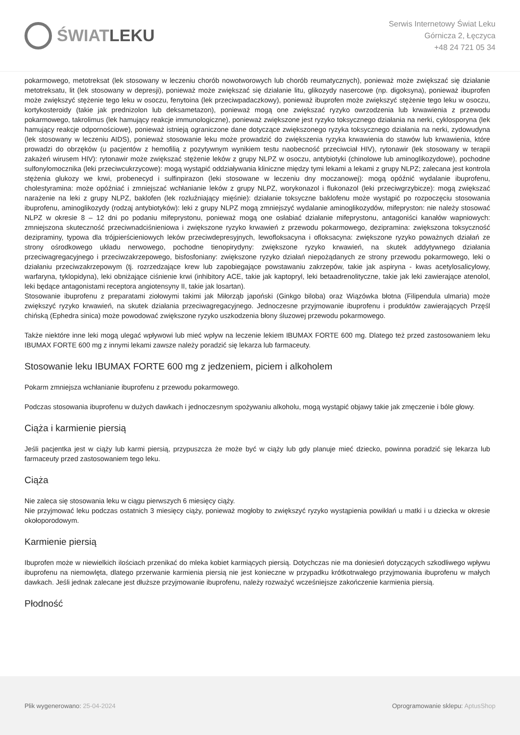ŚWIAT LEKU
Serwis Internetowy Świat Leku
Górnicza 2, Łęczyca
+48 24 721 05 34
pokarmowego, metotreksat (lek stosowany w leczeniu chorób nowotworowych lub chorób reumatycznych), ponieważ może zwiększać się działanie metotreksatu, lit (lek stosowany w depresji), ponieważ może zwiększać się działanie litu, glikozydy nasercowe (np. digoksyna), ponieważ ibuprofen może zwiększyć stężenie tego leku w osoczu, fenytoina (lek przeciwpadaczkowy), ponieważ ibuprofen może zwiększyć stężenie tego leku w osoczu, kortykosteroidy (takie jak prednizolon lub deksametazon), ponieważ mogą one zwiększać ryzyko owrzodzenia lub krwawienia z przewodu pokarmowego, takrolimus (lek hamujący reakcje immunologiczne), ponieważ zwiększone jest ryzyko toksycznego działania na nerki, cyklosporyna (lek hamujący reakcje odpornościowe), ponieważ istnieją ograniczone dane dotyczące zwiększonego ryzyka toksycznego działania na nerki, zydowudyna (lek stosowany w leczeniu AIDS), ponieważ stosowanie leku może prowadzić do zwiększenia ryzyka krwawienia do stawów lub krwawienia, które prowadzi do obrzęków (u pacjentów z hemofilią z pozytywnym wynikiem testu naobecność przeciwciał HIV), rytonawir (lek stosowany w terapii zakażeń wirusem HIV): rytonawir może zwiększać stężenie leków z grupy NLPZ w osoczu, antybiotyki (chinolowe lub aminoglikozydowe), pochodne sulfonylomocznika (leki przeciwcukrzycowe): mogą wystąpić oddziaływania kliniczne między tymi lekami a lekami z grupy NLPZ; zalecana jest kontrola stężenia glukozy we krwi, probenecyd i sulfinpirazon (leki stosowane w leczeniu dny moczanowej): mogą opóźnić wydalanie ibuprofenu, cholestyramina: może opóźniać i zmniejszać wchłanianie leków z grupy NLPZ, worykonazol i flukonazol (leki przeciwgrzybicze): mogą zwiększać narażenie na leki z grupy NLPZ, baklofen (lek rozluźniający mięśnie): działanie toksyczne baklofenu może wystąpić po rozpoczęciu stosowania ibuprofenu, aminoglikozydy (rodzaj antybiotyków): leki z grupy NLPZ mogą zmniejszyć wydalanie aminoglikozydów, mifepryston: nie należy stosować NLPZ w okresie 8 – 12 dni po podaniu mifeprystonu, ponieważ mogą one osłabiać działanie mifeprystonu, antagoniści kanałów wapniowych: zmniejszona skuteczność przeciwnadciśnieniowa i zwiększone ryzyko krwawień z przewodu pokarmowego, dezipramina: zwiększona toksyczność dezipraminy, typowa dla trójpierścieniowych leków przeciwdepresyjnych, lewofloksacyna i ofloksacyna: zwiększone ryzyko poważnych działań ze strony ośrodkowego układu nerwowego, pochodne tienopirydyny: zwiększone ryzyko krwawień, na skutek addytywnego działania przeciwagregacyjnego i przeciwzakrzepowego, bisfosfoniany: zwiększone ryzyko działań niepożądanych ze strony przewodu pokarmowego, leki o działaniu przeciwzakrzepowym (tj. rozrzedzające krew lub zapobiegające powstawaniu zakrzepów, takie jak aspiryna - kwas acetylosalicylowy, warfaryna, tyklopidyna), leki obniżające ciśnienie krwi (inhibitory ACE, takie jak kaptopryl, leki betaadrenolityczne, takie jak leki zawierające atenolol, leki będące antagonistami receptora angiotensyny II, takie jak losartan).
Stosowanie ibuprofenu z preparatami ziołowymi takimi jak Miłorząb japoński (Ginkgo biloba) oraz Wiązówka błotna (Filipendula ulmaria) może zwiększyć ryzyko krwawień, na skutek działania przeciwagregacyjnego. Jednoczesne przyjmowanie ibuprofenu i produktów zawierających Przęśl chińską (Ephedra sinica) może powodować zwiększone ryzyko uszkodzenia błony śluzowej przewodu pokarmowego.
Także niektóre inne leki mogą ulegać wpływowi lub mieć wpływ na leczenie lekiem IBUMAX FORTE 600 mg. Dlatego też przed zastosowaniem leku IBUMAX FORTE 600 mg z innymi lekami zawsze należy poradzić się lekarza lub farmaceuty.
Stosowanie leku IBUMAX FORTE 600 mg z jedzeniem, piciem i alkoholem
Pokarm zmniejsza wchłanianie ibuprofenu z przewodu pokarmowego.
Podczas stosowania ibuprofenu w dużych dawkach i jednoczesnym spożywaniu alkoholu, mogą wystąpić objawy takie jak zmęczenie i bóle głowy.
Ciąża i karmienie piersią
Jeśli pacjentka jest w ciąży lub karmi piersią, przypuszcza że może być w ciąży lub gdy planuje mieć dziecko, powinna poradzić się lekarza lub farmaceuty przed zastosowaniem tego leku.
Ciąża
Nie zaleca się stosowania leku w ciągu pierwszych 6 miesięcy ciąży.
Nie przyjmować leku podczas ostatnich 3 miesięcy ciąży, ponieważ mogłoby to zwiększyć ryzyko wystąpienia powikłań u matki i u dziecka w okresie okołoporodowym.
Karmienie piersią
Ibuprofen może w niewielkich ilościach przenikać do mleka kobiet karmiących piersią. Dotychczas nie ma doniesień dotyczących szkodliwego wpływu ibuprofenu na niemowlęta, dlatego przerwanie karmienia piersią nie jest konieczne w przypadku krótkotrwałego przyjmowania ibuprofenu w małych dawkach. Jeśli jednak zalecane jest dłuższe przyjmowanie ibuprofenu, należy rozważyć wcześniejsze zakończenie karmienia piersią.
Płodność
Plik wygenerowano: 25-04-2024
Oprogramowanie sklepu: AptusShop